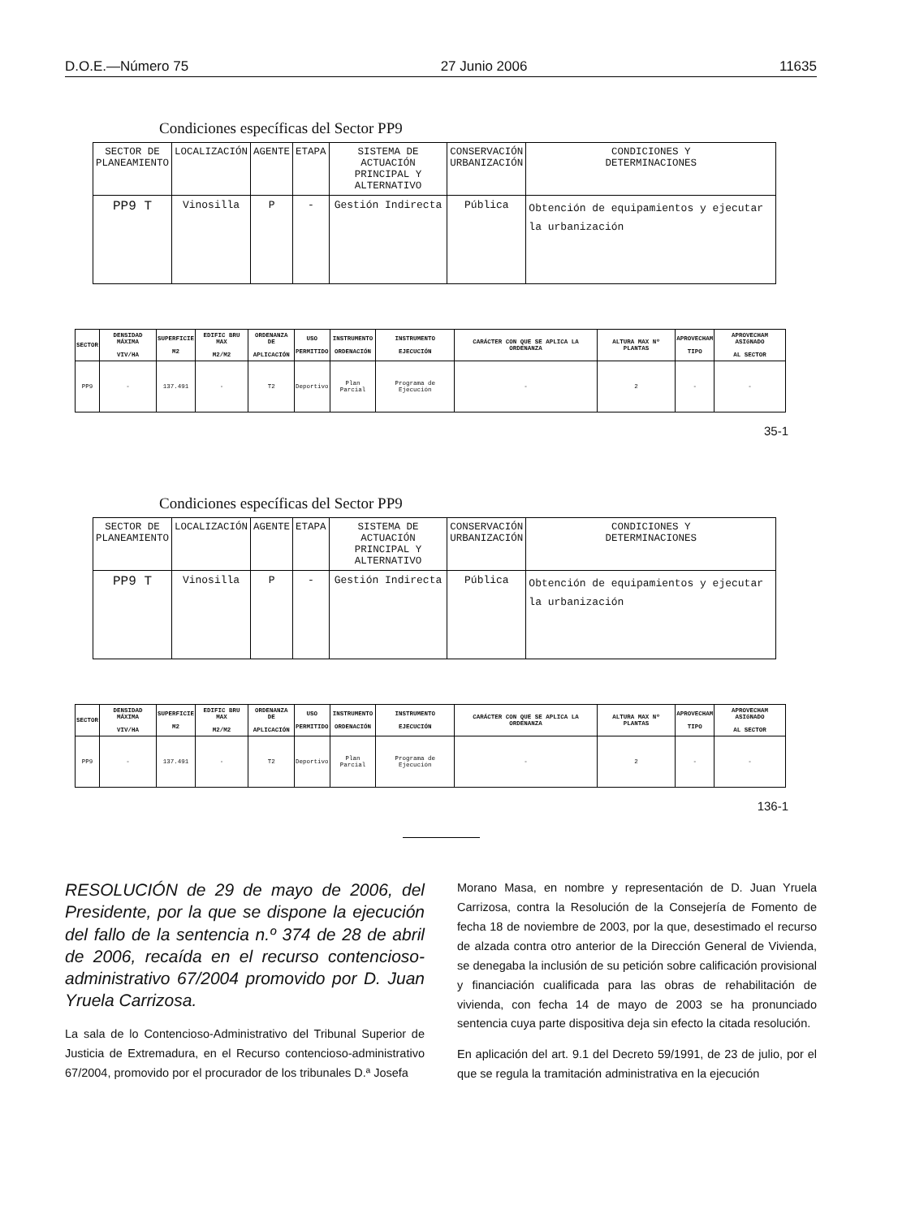D.O.E.—Número 75 27 Junio 2006 11635
Condiciones específicas del Sector PP9
| SECTOR DE PLANEAMIENTO | LOCALIZACIÓN | AGENTE | ETAPA | SISTEMA DE ACTUACIÓN PRINCIPAL Y ALTERNATIVO | CONSERVACIÓN URBANIZACIÓN | CONDICIONES Y DETERMINACIONES |
| --- | --- | --- | --- | --- | --- | --- |
| PP9 T | Vinosilla | P | - | Gestión Indirecta | Pública | Obtención de equipamientos y ejecutar la urbanización |
| SECTOR | DENSIDAD MÁXIMA VIV/HA | SUPERFICIE M2 | EDIFIC BRU MAX M2/M2 | ORDENANZA DE APLICACIÓN | USO PERMITIDO | INSTRUMENTO ORDENACIÓN | INSTRUMENTO EJECUCIÓN | CARÁCTER CON QUE SE APLICA LA ORDENANZA | ALTURA MAX Nº PLANTAS | APROVECHAM TIPO | APROVECHAM ASIGNADO AL SECTOR |
| --- | --- | --- | --- | --- | --- | --- | --- | --- | --- | --- | --- |
| PP9 | - | 137.491 | - | T2 | Deportivo | Plan Parcial | Programa de Ejecución | - | 2 | - | - |
35-1
Condiciones específicas del Sector PP9
| SECTOR DE PLANEAMIENTO | LOCALIZACIÓN | AGENTE | ETAPA | SISTEMA DE ACTUACIÓN PRINCIPAL Y ALTERNATIVO | CONSERVACIÓN URBANIZACIÓN | CONDICIONES Y DETERMINACIONES |
| --- | --- | --- | --- | --- | --- | --- |
| PP9 T | Vinosilla | P | - | Gestión Indirecta | Pública | Obtención de equipamientos y ejecutar la urbanización |
| SECTOR | DENSIDAD MÁXIMA VIV/HA | SUPERFICIE M2 | EDIFIC BRU MAX M2/M2 | ORDENANZA DE APLICACIÓN | USO PERMITIDO | INSTRUMENTO ORDENACIÓN | INSTRUMENTO EJECUCIÓN | CARÁCTER CON QUE SE APLICA LA ORDENANZA | ALTURA MAX Nº PLANTAS | APROVECHAM TIPO | APROVECHAM ASIGNADO AL SECTOR |
| --- | --- | --- | --- | --- | --- | --- | --- | --- | --- | --- | --- |
| PP9 | - | 137.491 | - | T2 | Deportivo | Plan Parcial | Programa de Ejecución | - | 2 | - | - |
136-1
RESOLUCIÓN de 29 de mayo de 2006, del Presidente, por la que se dispone la ejecución del fallo de la sentencia n.º 374 de 28 de abril de 2006, recaída en el recurso contencioso-administrativo 67/2004 promovido por D. Juan Yruela Carrizosa.
La sala de lo Contencioso-Administrativo del Tribunal Superior de Justicia de Extremadura, en el Recurso contencioso-administrativo 67/2004, promovido por el procurador de los tribunales D.ª Josefa
Morano Masa, en nombre y representación de D. Juan Yruela Carrizosa, contra la Resolución de la Consejería de Fomento de fecha 18 de noviembre de 2003, por la que, desestimado el recurso de alzada contra otro anterior de la Dirección General de Vivienda, se denegaba la inclusión de su petición sobre calificación provisional y financiación cualificada para las obras de rehabilitación de vivienda, con fecha 14 de mayo de 2003 se ha pronunciado sentencia cuya parte dispositiva deja sin efecto la citada resolución.
En aplicación del art. 9.1 del Decreto 59/1991, de 23 de julio, por el que se regula la tramitación administrativa en la ejecución